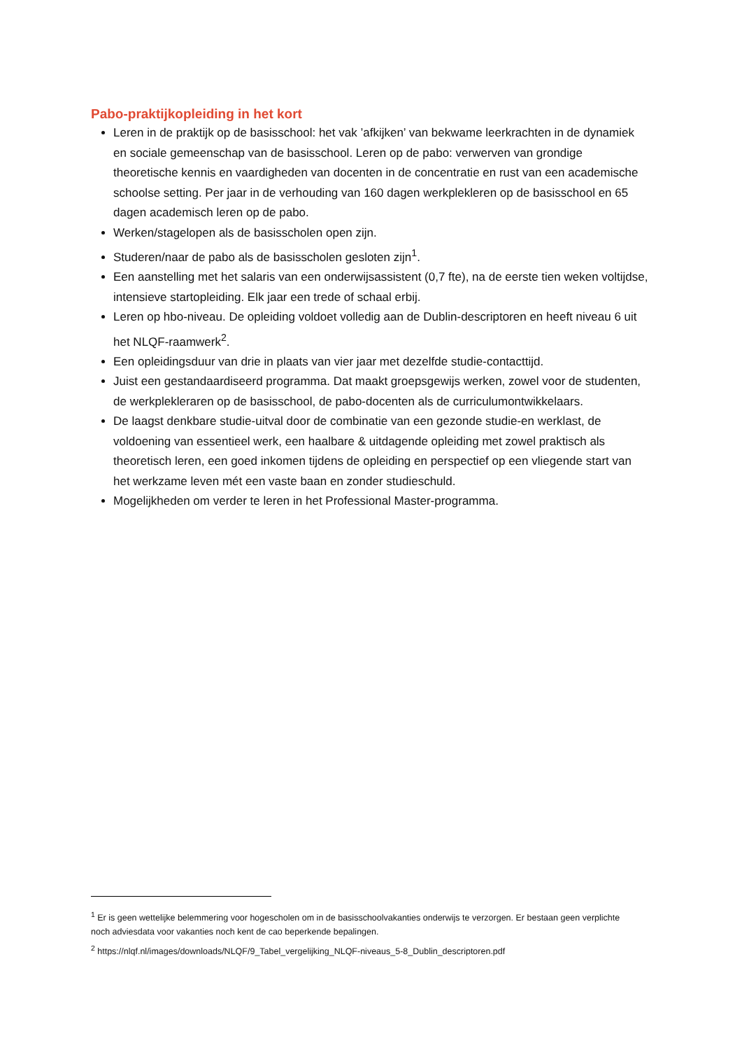Pabo-praktijkopleiding in het kort
Leren in de praktijk op de basisschool: het vak ’afkijken’ van bekwame leerkrachten in de dynamiek en sociale gemeenschap van de basisschool. Leren op de pabo: verwerven van grondige theoretische kennis en vaardigheden van docenten in de concentratie en rust van een academische schoolse setting. Per jaar in de verhouding van 160 dagen werkplekleren op de basisschool en 65 dagen academisch leren op de pabo.
Werken/stagelopen als de basisscholen open zijn.
Studeren/naar de pabo als de basisscholen gesloten zijn<sup>1</sup>.
Een aanstelling met het salaris van een onderwijsassistent (0,7 fte), na de eerste tien weken voltijdse, intensieve startopleiding. Elk jaar een trede of schaal erbij.
Leren op hbo-niveau. De opleiding voldoet volledig aan de Dublin-descriptoren en heeft niveau 6 uit het NLQF-raamwerk<sup>2</sup>.
Een opleidingsduur van drie in plaats van vier jaar met dezelfde studie-contacttijd.
Juist een gestandaardiseerd programma. Dat maakt groepsgewijs werken, zowel voor de studenten, de werkplekleraren op de basisschool, de pabo-docenten als de curriculumontwikkelaars.
De laagst denkbare studie-uitval door de combinatie van een gezonde studie-en werklast, de voldoening van essentieel werk, een haalbare & uitdagende opleiding met zowel praktisch als theoretisch leren, een goed inkomen tijdens de opleiding en perspectief op een vliegende start van het werkzame leven mét een vaste baan en zonder studieschuld.
Mogelijkheden om verder te leren in het Professional Master-programma.
<sup>1</sup> Er is geen wettelijke belemmering voor hogescholen om in de basisschoolvakanties onderwijs te verzorgen. Er bestaan geen verplichte noch adviesdata voor vakanties noch kent de cao beperkende bepalingen.
<sup>2</sup> https://nlqf.nl/images/downloads/NLQF/9_Tabel_vergelijking_NLQF-niveaus_5-8_Dublin_descriptoren.pdf